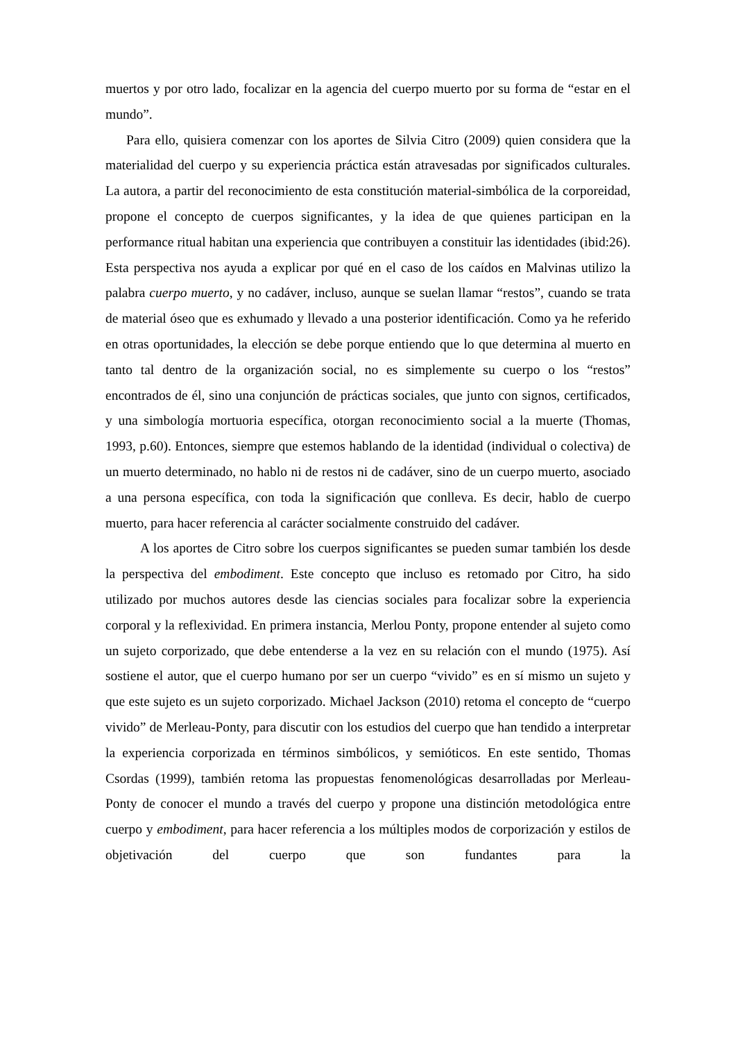muertos y por otro lado, focalizar en la agencia del cuerpo muerto por su forma de “estar en el mundo”.
Para ello, quisiera comenzar con los aportes de Silvia Citro (2009) quien considera que la materialidad del cuerpo y su experiencia práctica están atravesadas por significados culturales. La autora, a partir del reconocimiento de esta constitución material-simbólica de la corporeidad, propone el concepto de cuerpos significantes, y la idea de que quienes participan en la performance ritual habitan una experiencia que contribuyen a constituir las identidades (ibid:26). Esta perspectiva nos ayuda a explicar por qué en el caso de los caídos en Malvinas utilizo la palabra cuerpo muerto, y no cadáver, incluso, aunque se suelan llamar “restos”, cuando se trata de material óseo que es exhumado y llevado a una posterior identificación. Como ya he referido en otras oportunidades, la elección se debe porque entiendo que lo que determina al muerto en tanto tal dentro de la organización social, no es simplemente su cuerpo o los “restos” encontrados de él, sino una conjunción de prácticas sociales, que junto con signos, certificados, y una simbología mortuoria específica, otorgan reconocimiento social a la muerte (Thomas, 1993, p.60). Entonces, siempre que estemos hablando de la identidad (individual o colectiva) de un muerto determinado, no hablo ni de restos ni de cadáver, sino de un cuerpo muerto, asociado a una persona específica, con toda la significación que conlleva. Es decir, hablo de cuerpo muerto, para hacer referencia al carácter socialmente construido del cadáver.
A los aportes de Citro sobre los cuerpos significantes se pueden sumar también los desde la perspectiva del embodiment. Este concepto que incluso es retomado por Citro, ha sido utilizado por muchos autores desde las ciencias sociales para focalizar sobre la experiencia corporal y la reflexividad. En primera instancia, Merlou Ponty, propone entender al sujeto como un sujeto corporizado, que debe entenderse a la vez en su relación con el mundo (1975). Así sostiene el autor, que el cuerpo humano por ser un cuerpo “vivido” es en sí mismo un sujeto y que este sujeto es un sujeto corporizado. Michael Jackson (2010) retoma el concepto de “cuerpo vivido” de Merleau-Ponty, para discutir con los estudios del cuerpo que han tendido a interpretar la experiencia corporizada en términos simbólicos, y semióticos. En este sentido, Thomas Csordas (1999), también retoma las propuestas fenomenológicas desarrolladas por Merleau-Ponty de conocer el mundo a través del cuerpo y propone una distinción metodológica entre cuerpo y embodiment, para hacer referencia a los múltiples modos de corporización y estilos de objetivación del cuerpo que son fundantes para la